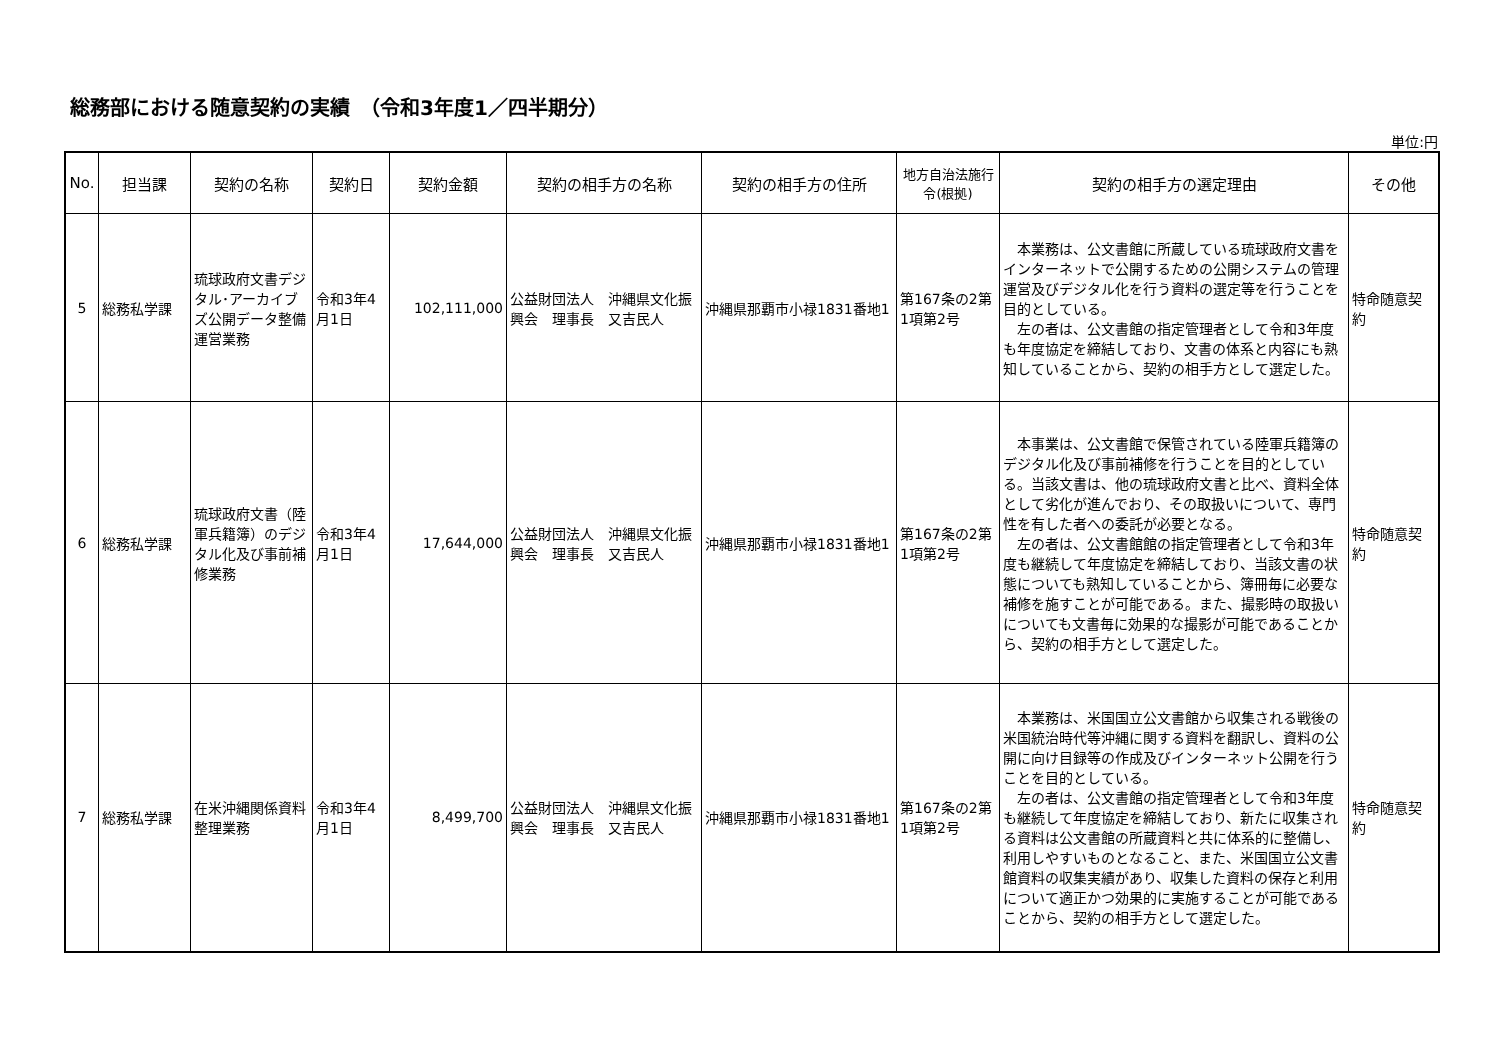総務部における随意契約の実績　（令和3年度1／四半期分）
単位:円
| No. | 担当課 | 契約の名称 | 契約日 | 契約金額 | 契約の相手方の名称 | 契約の相手方の住所 | 地方自治法施行令(根拠) | 契約の相手方の選定理由 | その他 |
| --- | --- | --- | --- | --- | --- | --- | --- | --- | --- |
| 5 | 総務私学課 | 琉球政府文書デジタル･アーカイブズ公開データ整備運営業務 | 令和3年4月1日 | 102,111,000 | 公益財団法人 沖縄県文化振興会 理事長 又吉民人 | 沖縄県那覇市小禄1831番地1 | 第167条の2第1項第2号 | 本業務は、公文書館に所蔵している琉球政府文書をインターネットで公開するための公開システムの管理運営及びデジタル化を行う資料の選定等を行うことを目的としている。 左の者は、公文書館の指定管理者として令和3年度も年度協定を締結しており、文書の体系と内容にも熟知していることから、契約の相手方として選定した。 | 特命随意契約 |
| 6 | 総務私学課 | 琉球政府文書（陸軍兵籍簿）のデジタル化及び事前補修業務 | 令和3年4月1日 | 17,644,000 | 公益財団法人 沖縄県文化振興会 理事長 又吉民人 | 沖縄県那覇市小禄1831番地1 | 第167条の2第1項第2号 | 本事業は、公文書館で保管されている陸軍兵籍簿のデジタル化及び事前補修を行うことを目的としている。当該文書は、他の琉球政府文書と比べ、資料全体として劣化が進んでおり、その取扱いについて、専門性を有した者への委託が必要となる。 左の者は、公文書館館の指定管理者として令和3年度も継続して年度協定を締結しており、当該文書の状態についても熟知していることから、簿冊毎に必要な補修を施すことが可能である。また、撮影時の取扱いについても文書毎に効果的な撮影が可能であることから、契約の相手方として選定した。 | 特命随意契約 |
| 7 | 総務私学課 | 在米沖縄関係資料整理業務 | 令和3年4月1日 | 8,499,700 | 公益財団法人 沖縄県文化振興会 理事長 又吉民人 | 沖縄県那覇市小禄1831番地1 | 第167条の2第1項第2号 | 本業務は、米国国立公文書館から収集される戦後の米国統治時代等沖縄に関する資料を翻訳し、資料の公開に向け目録等の作成及びインターネット公開を行うことを目的としている。 左の者は、公文書館の指定管理者として令和3年度も継続して年度協定を締結しており、新たに収集される資料は公文書館の所蔵資料と共に体系的に整備し、利用しやすいものとなること、また、米国国立公文書館資料の収集実績があり、収集した資料の保存と利用について適正かつ効果的に実施することが可能であることから、契約の相手方として選定した。 | 特命随意契約 |